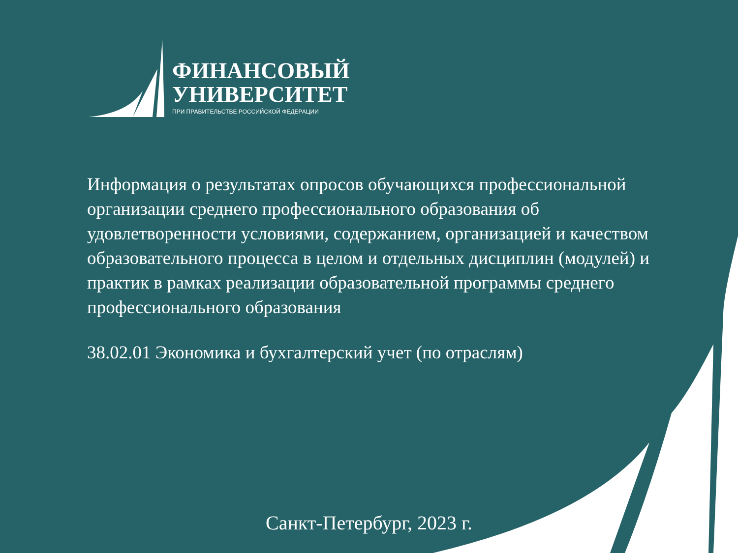ФИНАНСОВЫЙ
УНИВЕРСИТЕТ
ПРИ ПРАВИТЕЛЬСТВЕ РОССИЙСКОЙ ФЕДЕРАЦИИ
Информация о результатах опросов обучающихся профессиональной организации среднего профессионального образования об удовлетворенности условиями, содержанием, организацией и качеством образовательного процесса в целом и отдельных дисциплин (модулей) и практик в рамках реализации образовательной программы среднего профессионального образования
38.02.01 Экономика и бухгалтерский учет (по отраслям)
Санкт-Петербург, 2023 г.